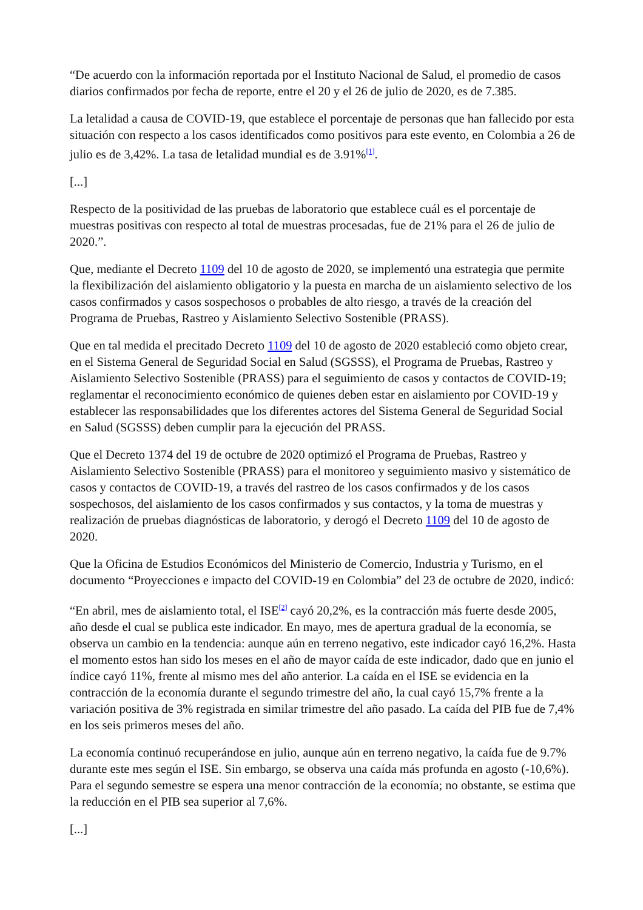“De acuerdo con la información reportada por el Instituto Nacional de Salud, el promedio de casos diarios confirmados por fecha de reporte, entre el 20 y el 26 de julio de 2020, es de 7.385.
La letalidad a causa de COVID-19, que establece el porcentaje de personas que han fallecido por esta situación con respecto a los casos identificados como positivos para este evento, en Colombia a 26 de julio es de 3,42%. La tasa de letalidad mundial es de 3.91%<sup>[1]</sup>.
[...]
Respecto de la positividad de las pruebas de laboratorio que establece cuál es el porcentaje de muestras positivas con respecto al total de muestras procesadas, fue de 21% para el 26 de julio de 2020.”.
Que, mediante el Decreto 1109 del 10 de agosto de 2020, se implementó una estrategia que permite la flexibilización del aislamiento obligatorio y la puesta en marcha de un aislamiento selectivo de los casos confirmados y casos sospechosos o probables de alto riesgo, a través de la creación del Programa de Pruebas, Rastreo y Aislamiento Selectivo Sostenible (PRASS).
Que en tal medida el precitado Decreto 1109 del 10 de agosto de 2020 estableció como objeto crear, en el Sistema General de Seguridad Social en Salud (SGSSS), el Programa de Pruebas, Rastreo y Aislamiento Selectivo Sostenible (PRASS) para el seguimiento de casos y contactos de COVID-19; reglamentar el reconocimiento económico de quienes deben estar en aislamiento por COVID-19 y establecer las responsabilidades que los diferentes actores del Sistema General de Seguridad Social en Salud (SGSSS) deben cumplir para la ejecución del PRASS.
Que el Decreto 1374 del 19 de octubre de 2020 optimizó el Programa de Pruebas, Rastreo y Aislamiento Selectivo Sostenible (PRASS) para el monitoreo y seguimiento masivo y sistemático de casos y contactos de COVID-19, a través del rastreo de los casos confirmados y de los casos sospechosos, del aislamiento de los casos confirmados y sus contactos, y la toma de muestras y realización de pruebas diagnósticas de laboratorio, y derogó el Decreto 1109 del 10 de agosto de 2020.
Que la Oficina de Estudios Económicos del Ministerio de Comercio, Industria y Turismo, en el documento “Proyecciones e impacto del COVID-19 en Colombia” del 23 de octubre de 2020, indicó:
“En abril, mes de aislamiento total, el ISE<sup>[2]</sup> cayó 20,2%, es la contracción más fuerte desde 2005, año desde el cual se publica este indicador. En mayo, mes de apertura gradual de la economía, se observa un cambio en la tendencia: aunque aún en terreno negativo, este indicador cayó 16,2%. Hasta el momento estos han sido los meses en el año de mayor caída de este indicador, dado que en junio el índice cayó 11%, frente al mismo mes del año anterior. La caída en el ISE se evidencia en la contracción de la economía durante el segundo trimestre del año, la cual cayó 15,7% frente a la variación positiva de 3% registrada en similar trimestre del año pasado. La caída del PIB fue de 7,4% en los seis primeros meses del año.
La economía continuó recuperándose en julio, aunque aún en terreno negativo, la caída fue de 9.7% durante este mes según el ISE. Sin embargo, se observa una caída más profunda en agosto (-10,6%). Para el segundo semestre se espera una menor contracción de la economía; no obstante, se estima que la reducción en el PIB sea superior al 7,6%.
[...]